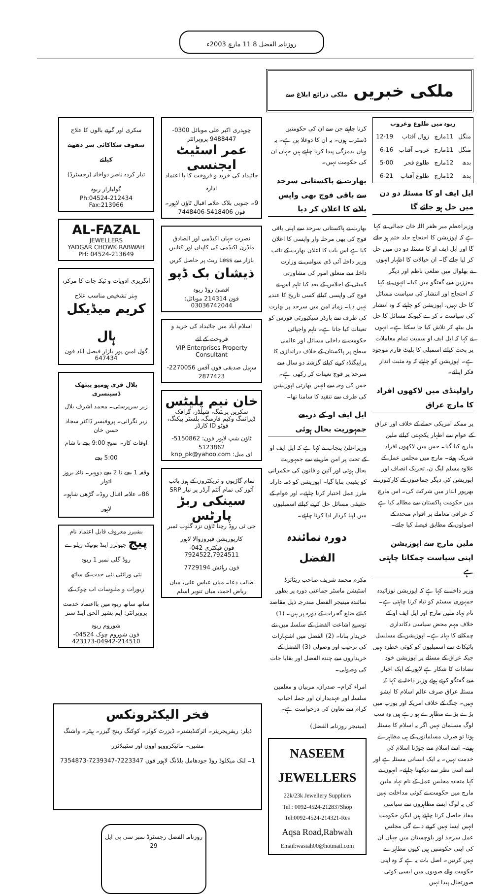روزنامہ الفضل 8 11 مارچ 2003ء
ملکی خبریں ملکی ذرائع ابلاغ سے
| ربوہ میں طلوع وغروب | | | |
| --- | --- | --- | --- |
| منگل | 11مارچ | زوال آفتاب | 12-19 |
| منگل | 11مارچ | غروب آفتاب | 6-16 |
| بدھ | 12مارچ | طلوع فجر | 5-00 |
| بدھ | 12مارچ | طلوع آفتاب | 6-21 |
ایل ایف او کا مسئلہ دو دن میں حل ہو جائے گا
وزیراعظم میر ظفر اللہ خان جمالی نے کہا ہے کہ اپوزیشن کا احتجاج جلد ختم ہو جائے گا اور ایل ایف او کا مسئلہ دو دن میں حل کر لیا جائے گا۔ ان خیالات کا اظہار انہوں نے بھلوال میں ضلعی ناظم اور دیگر معززین سے گفتگو میں کیا۔ انہوں نے کہا کہ احتجاج اور انتشار کی سیاست مسائل کا حل نہیں، اپوزیشن کو چاہئے کہ وہ انتشار کی سیاست نہ کرے کیونکہ مسائل کا حل مل بیٹھ کر تلاش کیا جا سکتا ہے۔ انہوں نے کہا کہ ایل ایف او سمیت تمام معاملات پر بحث کیلئے اسمبلی کا پلیٹ فارم موجود ہے۔ اپوزیشن کو چاہئے کہ وہ مثبت انداز فکر اپنائے۔
راولپنڈی میں لاکھوں افراد کا مارچ عراق
پر ممکنہ امریکی حملے کے خلاف اور عراق کے عوام سے اظہار یکجہتی کیلئے ملین مارچ کیا گیا۔ جس میں لاکھوں افراد شریک ہوئے۔ مارچ میں مجلس عمل کے علاوہ مسلم لیگ ن، تحریک انصاف اور اپوزیشن کی دیگر جماعتوں کے کارکنوں نے بھرپور انداز میں شرکت کی۔ اس مارچ میں حکومت پاکستان سے مطالبہ کیا ہے کہ عراقی معاملے پر اقوام متحدہ کے اصولوں کے مطابق فیصلہ کیا جائے۔
ملین مارچ سے اپوزیشن اپنی سیاست چمکانا چاہتی ہے
وزیر داخلہ نے کہا ہے کہ اپوزیشن نوزائیدہ جمہوری سسٹم کو تباہ کرنا چاہتی ہے۔ نام نہاد ملین مارچ اور ایل ایف او کے خلاف مہم محض سیاسی دکانداری چمکانے کا بہانہ ہے۔ اپوزیشن کے مسلسل بائیکاٹ سے اسمبلیوں کو کوئی خطرہ نہیں جبکہ عراق کے مسئلے پر اپوزیشن خود تضادات کا شکار ہے لاہور کے ایک اخبار سے گفتگو کرتے ہوئے وزیر داخلہ نے کہا کہ مسئلہ عراق صرف عالم اسلام کا ایشو نہیں۔ جنگ کے خلاف امریکہ اور یورپ میں بڑے بڑے مظاہرے ہو رہے ہیں وہ سب لوگ مسلمان نہیں اگر یہ اسلام کا مسئلہ ہوتا تو صرف مسلمانوں کے ہی مظاہرے ہوتے۔ اسے اسلام سے جوڑنا اسلام کی خدمت نہیں۔ یہ ایک انسانی مسئلہ ہے اور اسے اسی نظر سے دیکھنا چاہئے۔ انہوں نے کہا متحدہ مجلس عمل کے نام نہاد ملین مارچ میں حکومت نے کوئی مداخلت نہیں کی یہ لوگ ایسے مظاہروں سے سیاسی مفاد حاصل کرنا چاہتے ہیں لیکن حکومت انہیں ایسا نہیں کرنے دے گی مجلس عمل سرحد اور بلوچستان میں جہاں ان کی اپنی حکومتیں ہیں کیوں مظاہرے نہیں کرتیں۔ اصل بات یہ ہے کہ وہ اپنی حکومت والے صوبوں میں ایسی کوئی صورتحال پیدا نہیں
کرنا چاہتے جن سے ان کی حکومتیں ڈسٹرب ہوں۔ یہ ان کا دوغلا پن ہے۔ یہ وہاں بدمزگی پیدا کرنا چاہتے ہیں جہاں ان کی حکومت نہیں۔
بھارت نے پاکستانی سرحد سے باقی فوج بھی واپس بلانے کا اعلان کر دیا
بھارت نے پاکستانی سرحد سے اپنی باقی فوج کی بھی مرحلہ وار واپسی کا اعلان کیا ہے اس بات کا اعلان بھارت کے نائب وزیر داخلہ آئی ڈی سوامی نے وزارت داخلہ سے متعلق امور کی مشاورتی کمیٹی کے اجلاس کے بعد کیا تاہم اس نے فوج کی واپسی کیلئے کسی تاریخ کا عندیہ نہیں دیا۔ زمانہ امن میں سرحد پر بھارت کی طرف سے بارڈر سیکیورٹی فورس کو تعینات کیا جاتا ہے۔ تاہم واجپائی حکومت نے داخلی مسائل اور عالمی سطح پر پاکستان کے خلاف دراندازی کا پراپیگنڈہ کرنے کیلئے گزشتہ دو سال سے سرحد پر فوج تعینات کر رکھی ہے۔ جس کی وجہ سے انہیں بھارتی اپوزیشن کی طرف سے تنقید کا سامنا تھا۔
ایل ایف او کے ذریعے جمہوریت بحال ہوئی
وزیراعلیٰ پنجاب نے کہا ہے کہ ایل ایف او کے تحت پر امن طریقے سے جمہوریت بحال ہوئی اور آئین و قانون کی حکمرانی کو یقینی بنایا گیا۔ اپوزیشن کو ذمہ دارانہ طرز عمل اختیار کرنا چاہئے۔ اور عوام کے حقیقی مسائل حل کرنے کیلئے اسمبلیوں میں اپنا کردار ادا کرنا چاہئے۔
دورہ نمائندہ الفضل
مکرم محمد شریف صاحب ریٹائرڈ اسٹیشن ماسٹر جماعتی دورہ پر بطور نمائندہ مینیجر الفضل مندرجہ ذیل مقاصد کیلئے ضلع گجرات کے دورہ پر ہیں۔ (1) توسیع اشاعت الفضل کے سلسلہ میں نئے خریدار بنانا۔ (2) الفضل میں اشتہارات کی ترغیب اور وصولی (3) الفضل کے خریداروں سے چندہ الفضل اور بقایا جات کی وصولی۔
امراء کرام۔ صدران، مربیان و معلمین سلسلہ اور عہدیداران اور جملہ احباب کرام سے تعاون کی درخواست ہے۔
(مینیجر روزنامہ الفضل)
NASEEM
JEWELLERS
22k/23k Jewellery Suppliers
Tel : 0092-4524-212837Shop
Tel:0092-4524-214321-Res
Aqsa Road,Rabwah
Email:wastah00@hotmail.com
چوہدری اکبر علی موبائل 0300-9488447 پروپرائٹر
عمر اسٹیٹ ایجنسی
جائیداد کی خرید و فروخت کا با اعتماد ادارہ
9۔ جنوبی بلاک علامہ اقبال ٹاؤن لاہور۔ فون 5418406-7448406
نصرت جہاں اکیڈمی اور الصادق ماڈرن اکیڈمی کی کاپیاں اور کتابیں بازار سے Less ریٹ پر حاصل کریں
ذیشان بک ڈپو اقصیٰ روڈ ربوہ
فون 214314 موبائل: 03036742044
اسلام آباد میں جائیداد کی خرید و فروخت کے لئے
VIP Enterprises Property Consultant
سہیل صدیقی فون آفس 2270056-2877423
خان نیم پلیٹس
سکرین پرنٹنگ، شیلڈز، گرافک ڈیزائننگ وکیم فارمنگ، بلسٹر پیکنگ، فوٹو ID کارڈز
ٹاؤن شپ لاہور فون: 5150862-5123862
ای میل: knp_pk@yahoo.com
تمام گاڑیوں و ٹریکٹروں کے ہوز پائپ آٹوز کی تمام آئٹم آرڈر پر تیار SRP
سینکی ربڑ پارٹس
جی ٹی روڈ رچنا ٹاؤن نزد گلوب ٹمبر کارپوریشن فیروزوالا لاہور
فون فیکٹری 042-7924522,7924511
فون رہائش 7729194
طالب دعا۔ میاں عباس علی، میاں ریاض احمد، میاں تنویر اسلم
سکری اور گرتے بالوں کا علاج
سفوف سکاکائی سر دھونے کیلئے
تیار کردہ ناصر دواخانہ (رجسٹرڈ) گولبازار ربوہ
Ph:04524-212434 Fax:213966
AL-FAZAL
JEWELLERS
YADGAR CHOWK RABWAH
PH: 04524-213649
انگریزی ادویات و ٹیکہ جات کا مرکز، بہتر تشخیص مناسب علاج
کریم میڈیکل ہال
گول امین پور بازار فیصل آباد فون 647434
بلال فری ہومیو پیتھک ڈسپنسری
زیر سرپرستی۔ محمد اشرف بلال
زیر نگرانی۔ پروفیسر ڈاکٹر سجاد حسن خان
اوقات کار۔ صبح 9:00 بجے تا شام 5:00 بجے
وقفہ 1 بجے تا 2 بجے دوپہر۔ ناغہ بروز اتوار
86۔ علامہ اقبال روڈ۔ گڑھی شاہو۔ لاہور
بشیرز معروف قابل اعتماد نام
پیج جیولرز اینڈ بوتیک ریلوے روڈ گلی نمبر 1 ربوہ
نئی ورائٹی نئی جدت کے ساتھ زیورات و ملبوسات اب چوک کے ساتھ ساتھ ربوہ میں بااعتماد خدمت
پروپرائٹر: ایم بشیر الحق اینڈ سنز شوروم ربوہ
فون شوروم چوک 04524-214510-04942-423173
فخر الیکٹرونکس
ڈیلر: ریفریجریٹر۔ ائرکنڈیشنر۔ ڈیزرٹ کولر۔ کوکنگ رینج گیزر۔ ہیٹر۔ واشنگ مشین۔ مائیکروویو اوون اور سٹیبلائزر
1۔ لنک میکلوڈ روڈ جودھامل بلڈنگ لاہور فون 7223347-7239347-7354873
روزنامہ الفضل رجسٹرڈ نمبر سی پی ایل 29